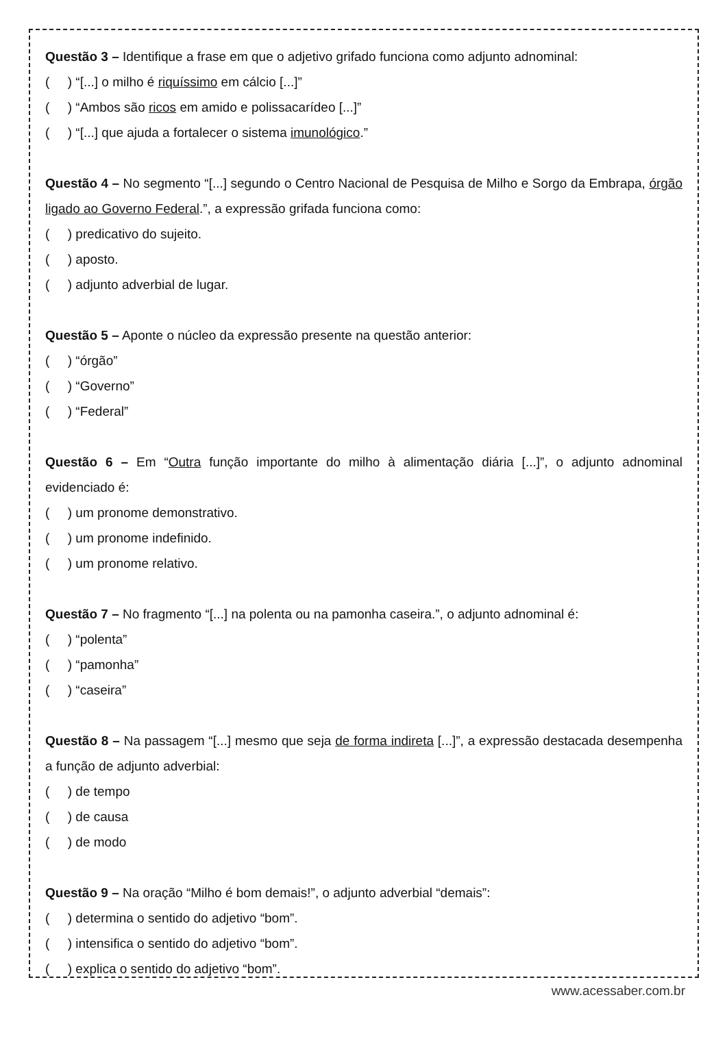Questão 3 – Identifique a frase em que o adjetivo grifado funciona como adjunto adnominal:
( ) “[...] o milho é riquíssimo em cálcio [...]”
( ) “Ambos são ricos em amido e polissacarídeo [...]”
( ) “[...] que ajuda a fortalecer o sistema imunológico.”
Questão 4 – No segmento “[...] segundo o Centro Nacional de Pesquisa de Milho e Sorgo da Embrapa, órgão ligado ao Governo Federal.”, a expressão grifada funciona como:
( ) predicativo do sujeito.
( ) aposto.
( ) adjunto adverbial de lugar.
Questão 5 – Aponte o núcleo da expressão presente na questão anterior:
( ) “órgão”
( ) “Governo”
( ) “Federal”
Questão 6 – Em “Outra função importante do milho à alimentação diária [...]”, o adjunto adnominal evidenciado é:
( ) um pronome demonstrativo.
( ) um pronome indefinido.
( ) um pronome relativo.
Questão 7 – No fragmento “[...] na polenta ou na pamonha caseira.”, o adjunto adnominal é:
( ) “polenta”
( ) “pamonha”
( ) “caseira”
Questão 8 – Na passagem “[...] mesmo que seja de forma indireta [...]”, a expressão destacada desempenha a função de adjunto adverbial:
( ) de tempo
( ) de causa
( ) de modo
Questão 9 – Na oração “Milho é bom demais!”, o adjunto adverbial “demais”:
( ) determina o sentido do adjetivo “bom”.
( ) intensifica o sentido do adjetivo “bom”.
( ) explica o sentido do adjetivo “bom”.
www.acessaber.com.br